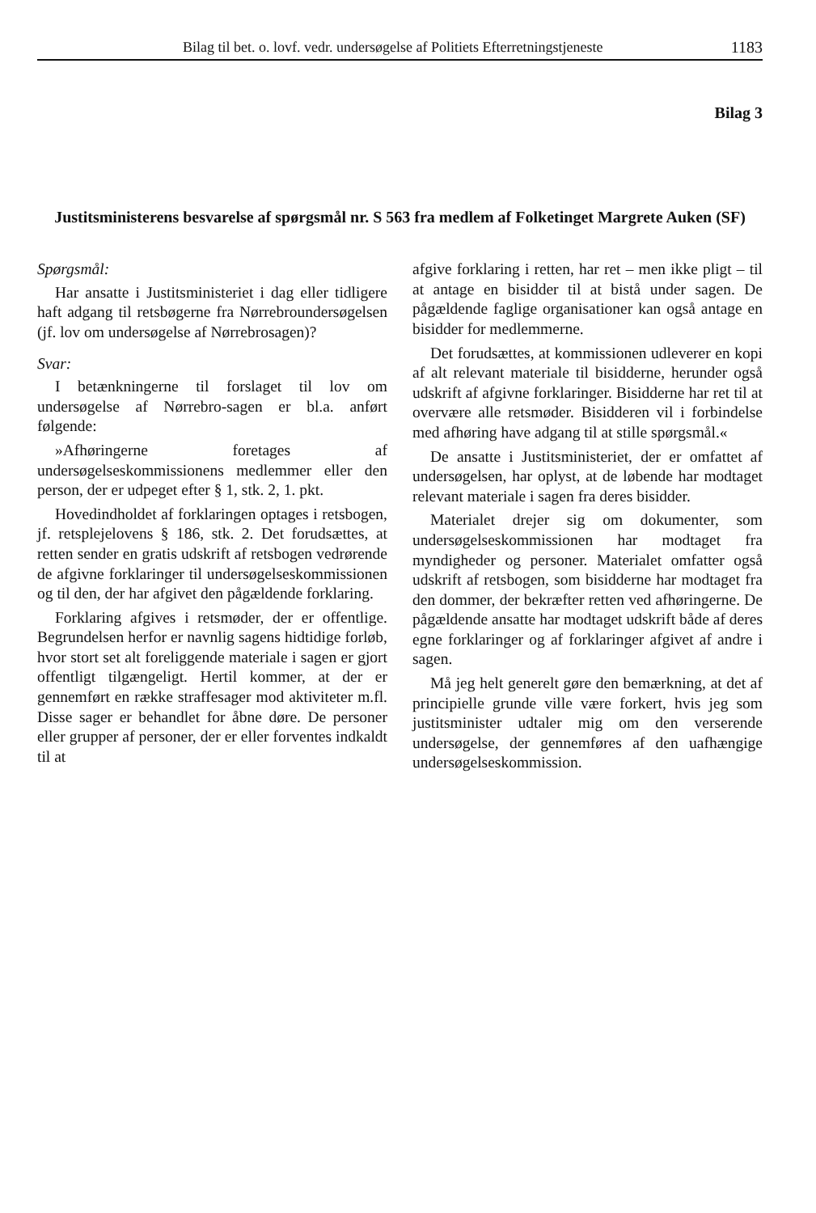Bilag til bet. o. lovf. vedr. undersøgelse af Politiets Efterretningstjeneste 1183
Bilag 3
Justitsministerens besvarelse af spørgsmål nr. S 563 fra medlem af Folketinget Margrete Auken (SF)
Spørgsmål:
Har ansatte i Justitsministeriet i dag eller tidligere haft adgang til retsbøgerne fra Nørrebroundersøgelsen (jf. lov om undersøgelse af Nørrebrosagen)?
Svar:
I betænkningerne til forslaget til lov om undersøgelse af Nørrebro-sagen er bl.a. anført følgende:
»Afhøringerne foretages af undersøgelseskommissionens medlemmer eller den person, der er udpeget efter § 1, stk. 2, 1. pkt.
Hovedindholdet af forklaringen optages i retsbogen, jf. retsplejelovens § 186, stk. 2. Det forudsættes, at retten sender en gratis udskrift af retsbogen vedrørende de afgivne forklaringer til undersøgelseskommissionen og til den, der har afgivet den pågældende forklaring.
Forklaring afgives i retsmøder, der er offentlige. Begrundelsen herfor er navnlig sagens hidtidige forløb, hvor stort set alt foreliggende materiale i sagen er gjort offentligt tilgængeligt. Hertil kommer, at der er gennemført en række straffesager mod aktiviteter m.fl. Disse sager er behandlet for åbne døre. De personer eller grupper af personer, der er eller forventes indkaldt til at
afgive forklaring i retten, har ret – men ikke pligt – til at antage en bisidder til at bistå under sagen. De pågældende faglige organisationer kan også antage en bisidder for medlemmerne.
Det forudsættes, at kommissionen udleverer en kopi af alt relevant materiale til bisidderne, herunder også udskrift af afgivne forklaringer. Bisidderne har ret til at overvære alle retsmøder. Bisidderen vil i forbindelse med afhøring have adgang til at stille spørgsmål.«
De ansatte i Justitsministeriet, der er omfattet af undersøgelsen, har oplyst, at de løbende har modtaget relevant materiale i sagen fra deres bisidder.
Materialet drejer sig om dokumenter, som undersøgelseskommissionen har modtaget fra myndigheder og personer. Materialet omfatter også udskrift af retsbogen, som bisidderne har modtaget fra den dommer, der bekræfter retten ved afhøringerne. De pågældende ansatte har modtaget udskrift både af deres egne forklaringer og af forklaringer afgivet af andre i sagen.
Må jeg helt generelt gøre den bemærkning, at det af principielle grunde ville være forkert, hvis jeg som justitsminister udtaler mig om den verserende undersøgelse, der gennemføres af den uafhængige undersøgelseskommission.